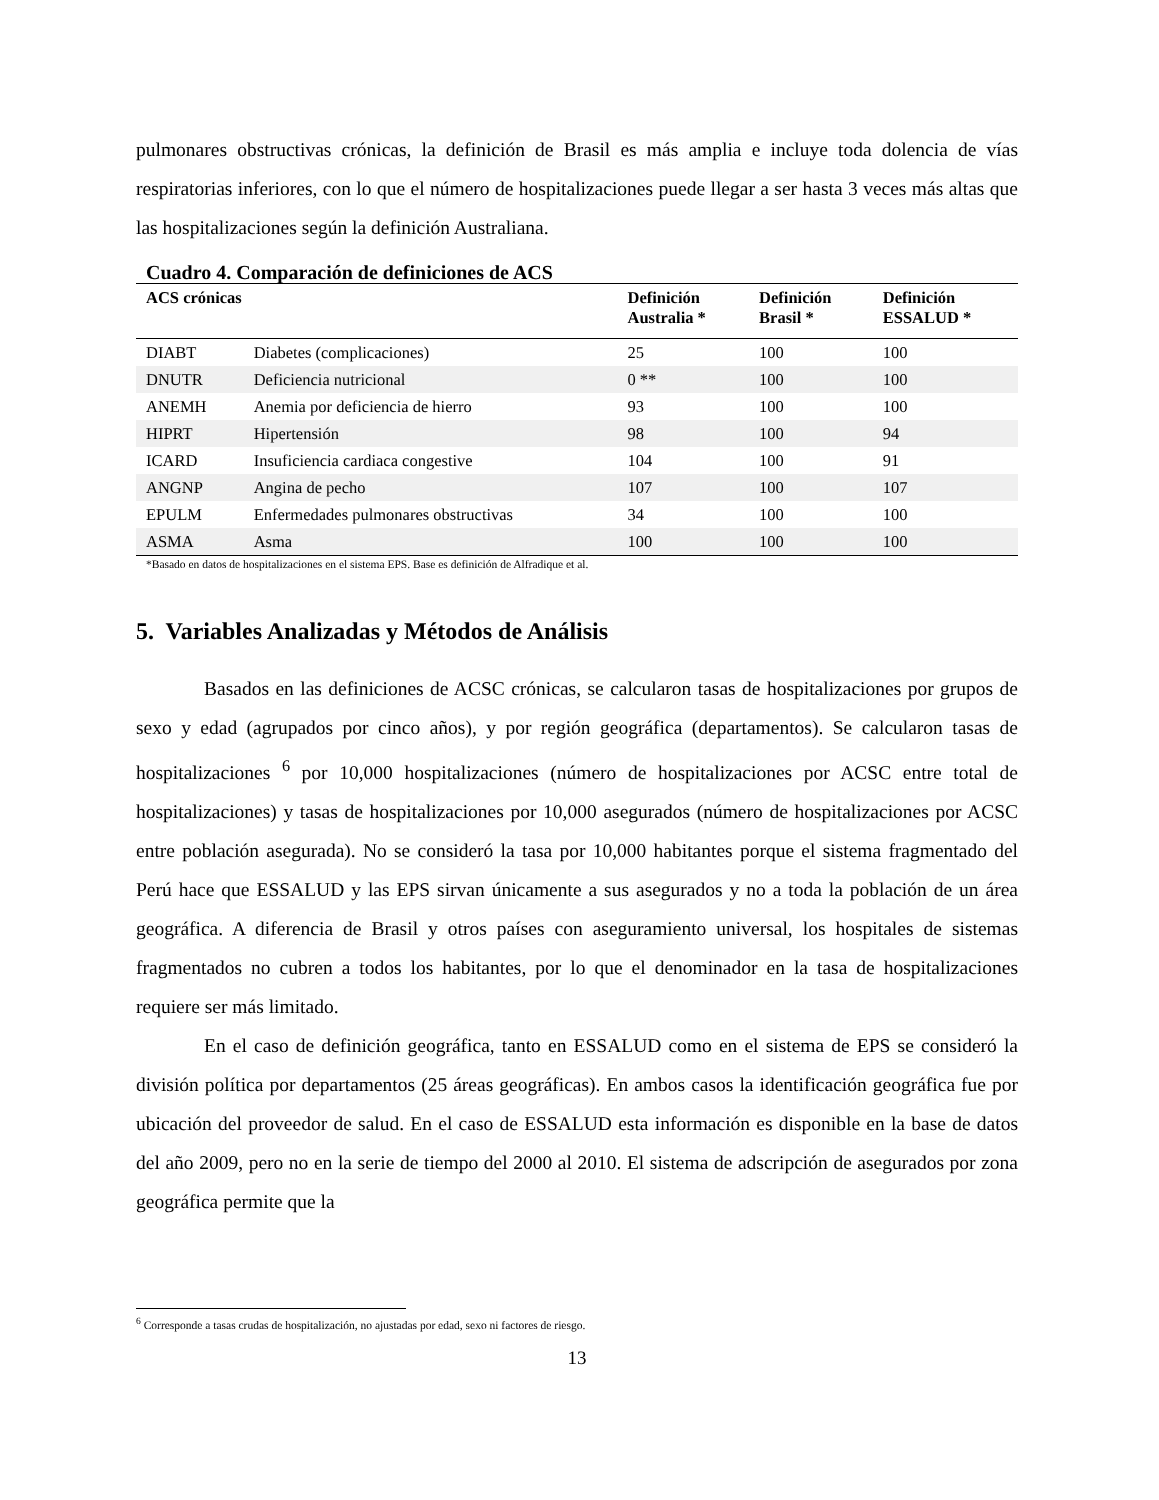pulmonares obstructivas crónicas, la definición de Brasil es más amplia e incluye toda dolencia de vías respiratorias inferiores, con lo que el número de hospitalizaciones puede llegar a ser hasta 3 veces más altas que las hospitalizaciones según la definición Australiana.
Cuadro 4. Comparación de definiciones de ACS
| ACS crónicas | | Definición Australia * | Definición Brasil * | Definición ESSALUD * |
| --- | --- | --- | --- | --- |
| DIABT | Diabetes (complicaciones) | 25 | 100 | 100 |
| DNUTR | Deficiencia nutricional | 0 ** | 100 | 100 |
| ANEMH | Anemia por deficiencia de hierro | 93 | 100 | 100 |
| HIPRT | Hipertensión | 98 | 100 | 94 |
| ICARD | Insuficiencia cardiaca congestive | 104 | 100 | 91 |
| ANGNP | Angina de pecho | 107 | 100 | 107 |
| EPULM | Enfermedades pulmonares obstructivas | 34 | 100 | 100 |
| ASMA | Asma | 100 | 100 | 100 |
*Basado en datos de hospitalizaciones en el sistema EPS. Base es definición de Alfradique et al.
5. Variables Analizadas y Métodos de Análisis
Basados en las definiciones de ACSC crónicas, se calcularon tasas de hospitalizaciones por grupos de sexo y edad (agrupados por cinco años), y por región geográfica (departamentos). Se calcularon tasas de hospitalizaciones <sup>6</sup> por 10,000 hospitalizaciones (número de hospitalizaciones por ACSC entre total de hospitalizaciones) y tasas de hospitalizaciones por 10,000 asegurados (número de hospitalizaciones por ACSC entre población asegurada). No se consideró la tasa por 10,000 habitantes porque el sistema fragmentado del Perú hace que ESSALUD y las EPS sirvan únicamente a sus asegurados y no a toda la población de un área geográfica. A diferencia de Brasil y otros países con aseguramiento universal, los hospitales de sistemas fragmentados no cubren a todos los habitantes, por lo que el denominador en la tasa de hospitalizaciones requiere ser más limitado.
En el caso de definición geográfica, tanto en ESSALUD como en el sistema de EPS se consideró la división política por departamentos (25 áreas geográficas). En ambos casos la identificación geográfica fue por ubicación del proveedor de salud. En el caso de ESSALUD esta información es disponible en la base de datos del año 2009, pero no en la serie de tiempo del 2000 al 2010. El sistema de adscripción de asegurados por zona geográfica permite que la
<sup>6</sup> Corresponde a tasas crudas de hospitalización, no ajustadas por edad, sexo ni factores de riesgo.
13